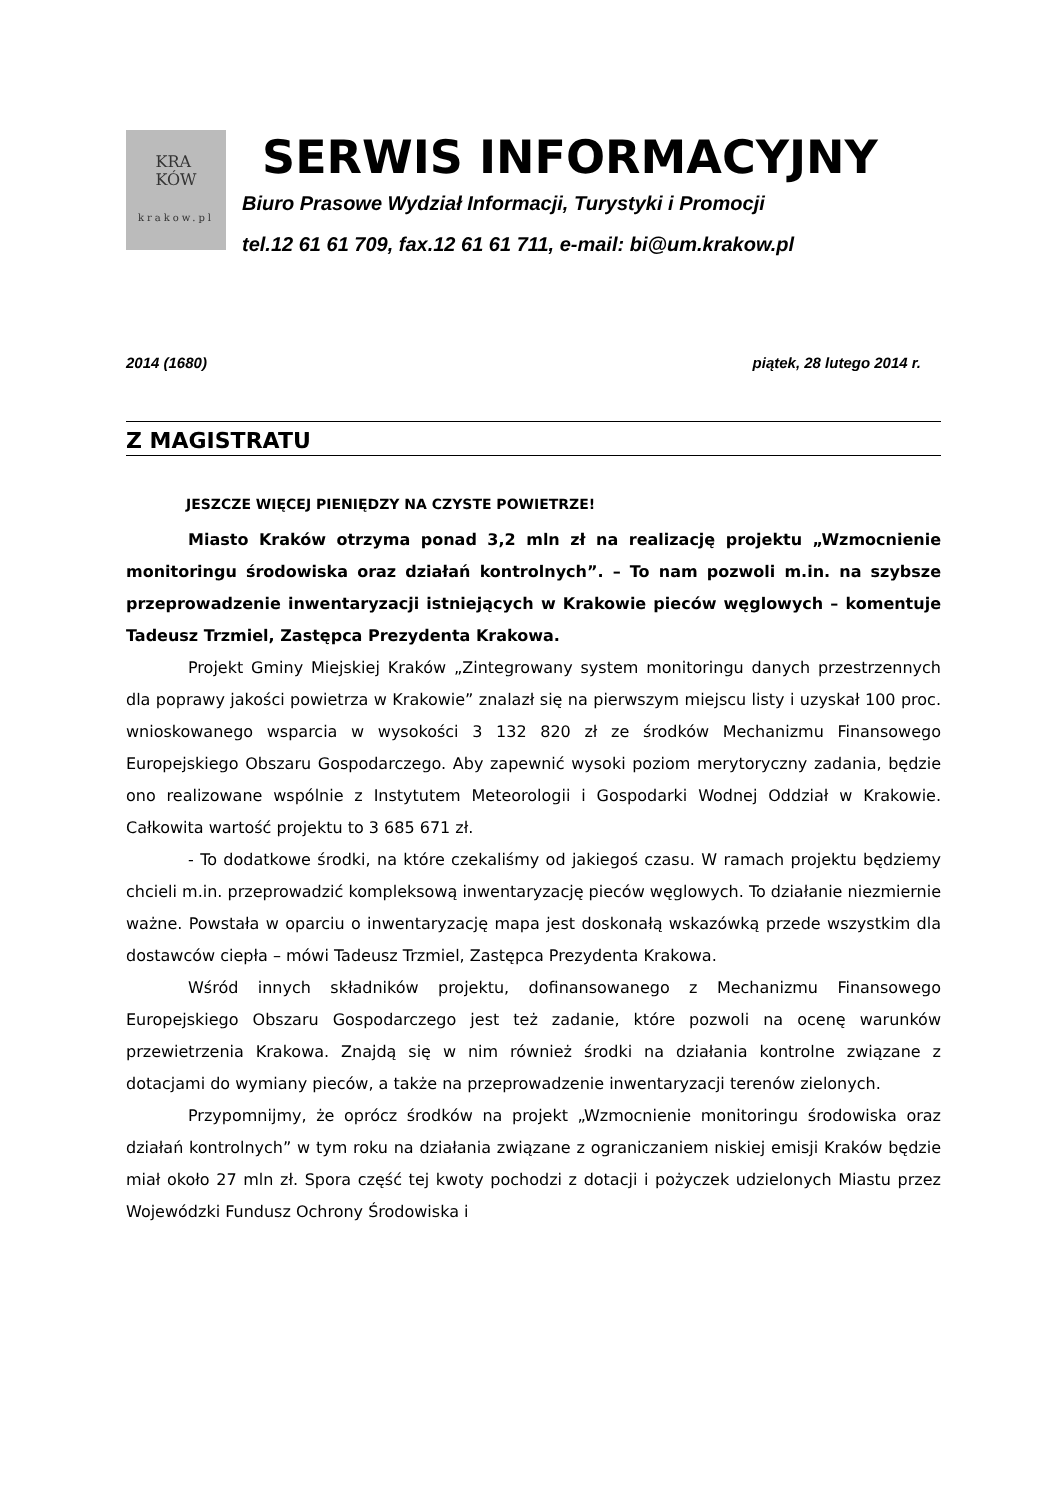KRA
KÓW
krakow.pl
SERWIS INFORMACYJNY
Biuro Prasowe Wydział Informacji, Turystyki i Promocji
tel.12 61 61 709, fax.12 61 61 711, e-mail: bi@um.krakow.pl
2014 (1680) piątek, 28 lutego 2014 r.
Z MAGISTRATU
JESZCZE WIĘCEJ PIENIĘDZY NA CZYSTE POWIETRZE!
Miasto Kraków otrzyma ponad 3,2 mln zł na realizację projektu „Wzmocnienie monitoringu środowiska oraz działań kontrolnych”. – To nam pozwoli m.in. na szybsze przeprowadzenie inwentaryzacji istniejących w Krakowie pieców węglowych – komentuje Tadeusz Trzmiel, Zastępca Prezydenta Krakowa.
Projekt Gminy Miejskiej Kraków „Zintegrowany system monitoringu danych przestrzennych dla poprawy jakości powietrza w Krakowie” znalazł się na pierwszym miejscu listy i uzyskał 100 proc. wnioskowanego wsparcia w wysokości 3 132 820 zł ze środków Mechanizmu Finansowego Europejskiego Obszaru Gospodarczego. Aby zapewnić wysoki poziom merytoryczny zadania, będzie ono realizowane wspólnie z Instytutem Meteorologii i Gospodarki Wodnej Oddział w Krakowie. Całkowita wartość projektu to 3 685 671 zł.
- To dodatkowe środki, na które czekaliśmy od jakiegoś czasu. W ramach projektu będziemy chcieli m.in. przeprowadzić kompleksową inwentaryzację pieców węglowych. To działanie niezmiernie ważne. Powstała w oparciu o inwentaryzację mapa jest doskonałą wskazówką przede wszystkim dla dostawców ciepła – mówi Tadeusz Trzmiel, Zastępca Prezydenta Krakowa.
Wśród innych składników projektu, dofinansowanego z Mechanizmu Finansowego Europejskiego Obszaru Gospodarczego jest też zadanie, które pozwoli na ocenę warunków przewietrzenia Krakowa. Znajdą się w nim również środki na działania kontrolne związane z dotacjami do wymiany pieców, a także na przeprowadzenie inwentaryzacji terenów zielonych.
Przypomnijmy, że oprócz środków na projekt „Wzmocnienie monitoringu środowiska oraz działań kontrolnych” w tym roku na działania związane z ograniczaniem niskiej emisji Kraków będzie miał około 27 mln zł. Spora część tej kwoty pochodzi z dotacji i pożyczek udzielonych Miastu przez Wojewódzki Fundusz Ochrony Środowiska i